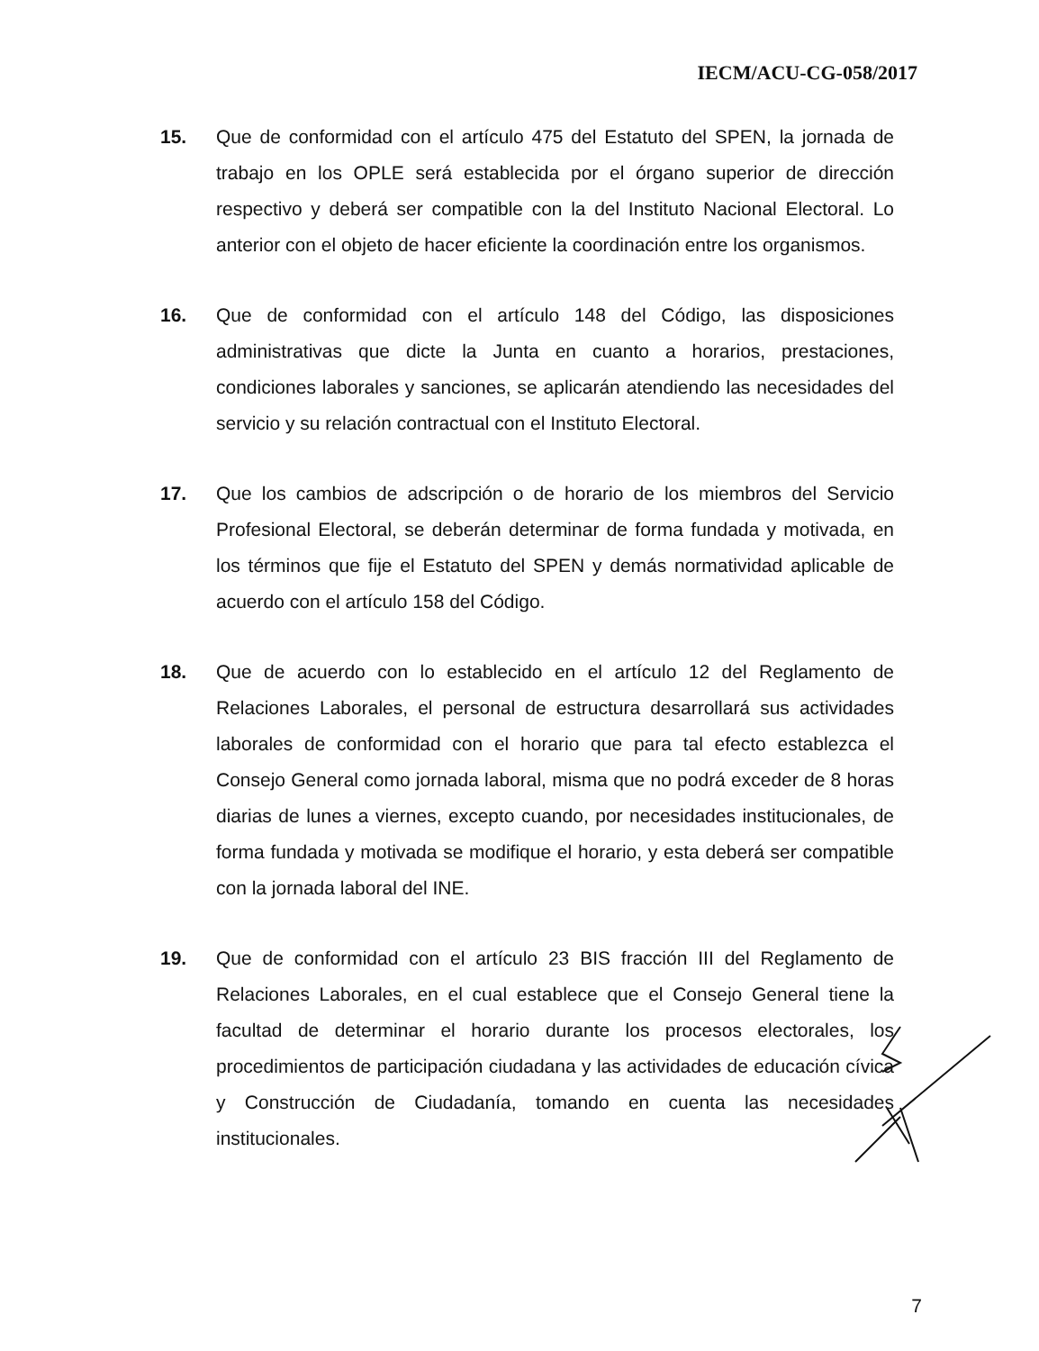IECM/ACU-CG-058/2017
15. Que de conformidad con el artículo 475 del Estatuto del SPEN, la jornada de trabajo en los OPLE será establecida por el órgano superior de dirección respectivo y deberá ser compatible con la del Instituto Nacional Electoral. Lo anterior con el objeto de hacer eficiente la coordinación entre los organismos.
16. Que de conformidad con el artículo 148 del Código, las disposiciones administrativas que dicte la Junta en cuanto a horarios, prestaciones, condiciones laborales y sanciones, se aplicarán atendiendo las necesidades del servicio y su relación contractual con el Instituto Electoral.
17. Que los cambios de adscripción o de horario de los miembros del Servicio Profesional Electoral, se deberán determinar de forma fundada y motivada, en los términos que fije el Estatuto del SPEN y demás normatividad aplicable de acuerdo con el artículo 158 del Código.
18. Que de acuerdo con lo establecido en el artículo 12 del Reglamento de Relaciones Laborales, el personal de estructura desarrollará sus actividades laborales de conformidad con el horario que para tal efecto establezca el Consejo General como jornada laboral, misma que no podrá exceder de 8 horas diarias de lunes a viernes, excepto cuando, por necesidades institucionales, de forma fundada y motivada se modifique el horario, y esta deberá ser compatible con la jornada laboral del INE.
19. Que de conformidad con el artículo 23 BIS fracción III del Reglamento de Relaciones Laborales, en el cual establece que el Consejo General tiene la facultad de determinar el horario durante los procesos electorales, los procedimientos de participación ciudadana y las actividades de educación cívica y Construcción de Ciudadanía, tomando en cuenta las necesidades institucionales.
7